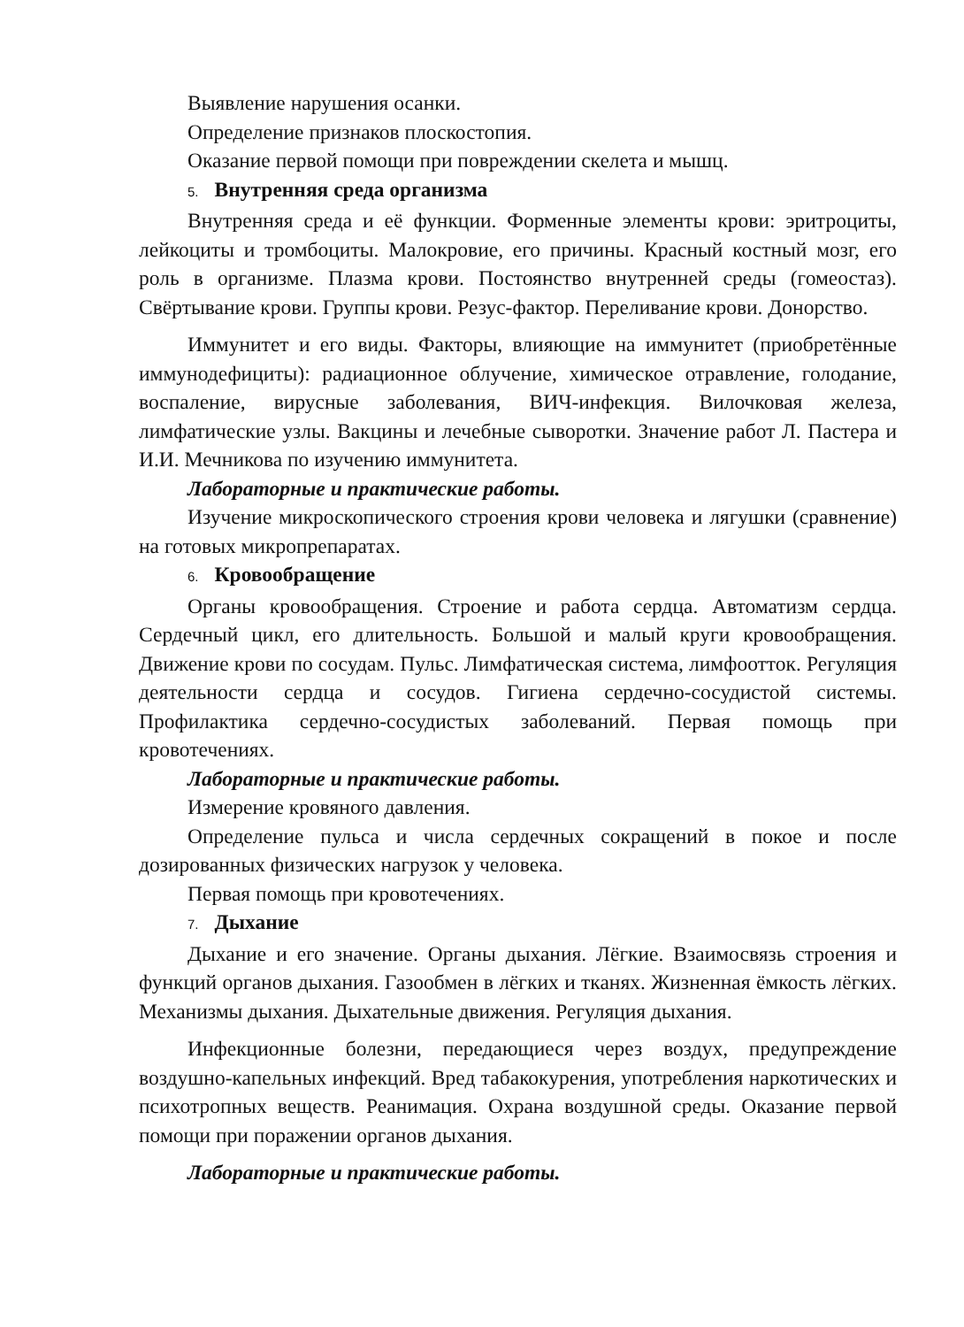Выявление нарушения осанки.
Определение признаков плоскостопия.
Оказание первой помощи при повреждении скелета и мышц.
5. Внутренняя среда организма
Внутренняя среда и её функции. Форменные элементы крови: эритроциты, лейкоциты и тромбоциты. Малокровие, его причины. Красный костный мозг, его роль в организме. Плазма крови. Постоянство внутренней среды (гомеостаз). Свёртывание крови. Группы крови. Резус-фактор. Переливание крови. Донорство.
Иммунитет и его виды. Факторы, влияющие на иммунитет (приобретённые иммунодефициты): радиационное облучение, химическое отравление, голодание, воспаление, вирусные заболевания, ВИЧ-инфекция. Вилочковая железа, лимфатические узлы. Вакцины и лечебные сыворотки. Значение работ Л. Пастера и И.И. Мечникова по изучению иммунитета.
Лабораторные и практические работы.
Изучение микроскопического строения крови человека и лягушки (сравнение) на готовых микропрепаратах.
6. Кровообращение
Органы кровообращения. Строение и работа сердца. Автоматизм сердца. Сердечный цикл, его длительность. Большой и малый круги кровообращения. Движение крови по сосудам. Пульс. Лимфатическая система, лимфоотток. Регуляция деятельности сердца и сосудов. Гигиена сердечно-сосудистой системы. Профилактика сердечно-сосудистых заболеваний. Первая помощь при кровотечениях.
Лабораторные и практические работы.
Измерение кровяного давления.
Определение пульса и числа сердечных сокращений в покое и после дозированных физических нагрузок у человека.
Первая помощь при кровотечениях.
7. Дыхание
Дыхание и его значение. Органы дыхания. Лёгкие. Взаимосвязь строения и функций органов дыхания. Газообмен в лёгких и тканях. Жизненная ёмкость лёгких. Механизмы дыхания. Дыхательные движения. Регуляция дыхания.
Инфекционные болезни, передающиеся через воздух, предупреждение воздушно-капельных инфекций. Вред табакокурения, употребления наркотических и психотропных веществ. Реанимация. Охрана воздушной среды. Оказание первой помощи при поражении органов дыхания.
Лабораторные и практические работы.